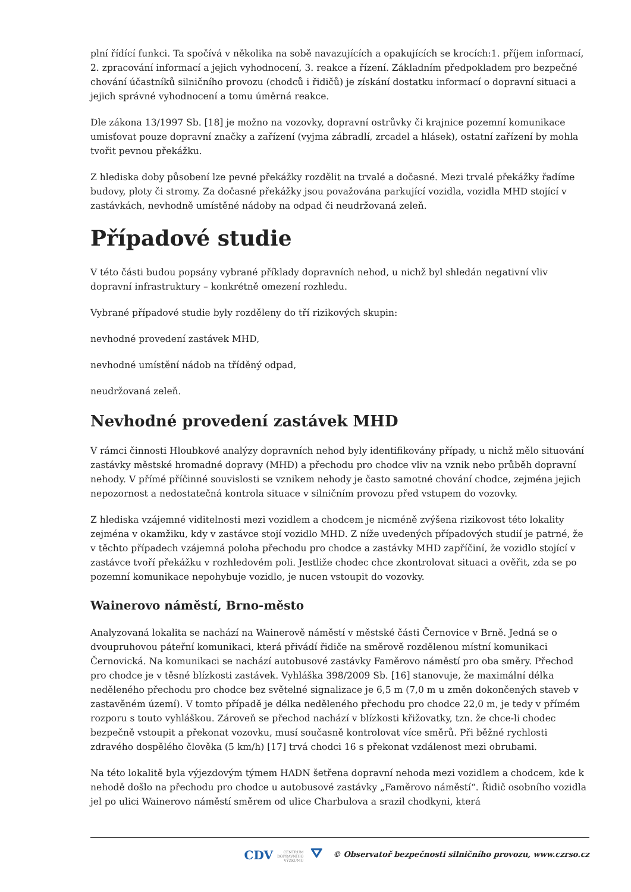plní řídící funkci. Ta spočívá v několika na sobě navazujících a opakujících se krocích:1. příjem informací, 2. zpracování informací a jejich vyhodnocení, 3. reakce a řízení. Základním předpokladem pro bezpečné chování účastníků silničního provozu (chodců i řidičů) je získání dostatku informací o dopravní situaci a jejich správné vyhodnocení a tomu úměrná reakce.
Dle zákona 13/1997 Sb. [18] je možno na vozovky, dopravní ostrůvky či krajnice pozemní komunikace umisťovat pouze dopravní značky a zařízení (vyjma zábradlí, zrcadel a hlásek), ostatní zařízení by mohla tvořit pevnou překážku.
Z hlediska doby působení lze pevné překážky rozdělit na trvalé a dočasné. Mezi trvalé překážky řadíme budovy, ploty či stromy. Za dočasné překážky jsou považována parkující vozidla, vozidla MHD stojící v zastávkách, nevhodně umístěné nádoby na odpad či neudržovaná zeleň.
Případové studie
V této části budou popsány vybrané příklady dopravních nehod, u nichž byl shledán negativní vliv dopravní infrastruktury – konkrétně omezení rozhledu.
Vybrané případové studie byly rozděleny do tří rizikových skupin:
nevhodné provedení zastávek MHD,
nevhodné umístění nádob na tříděný odpad,
neudržovaná zeleň.
Nevhodné provedení zastávek MHD
V rámci činnosti Hloubkové analýzy dopravních nehod byly identifikovány případy, u nichž mělo situování zastávky městské hromadné dopravy (MHD) a přechodu pro chodce vliv na vznik nebo průběh dopravní nehody. V přímé příčinné souvislosti se vznikem nehody je často samotné chování chodce, zejména jejich nepozornost a nedostatečná kontrola situace v silničním provozu před vstupem do vozovky.
Z hlediska vzájemné viditelnosti mezi vozidlem a chodcem je nicméně zvýšena rizikovost této lokality zejména v okamžiku, kdy v zastávce stojí vozidlo MHD. Z níže uvedených případových studií je patrné, že v těchto případech vzájemná poloha přechodu pro chodce a zastávky MHD zapříčiní, že vozidlo stojící v zastávce tvoří překážku v rozhledovém poli. Jestliže chodec chce zkontrolovat situaci a ověřit, zda se po pozemní komunikace nepohybuje vozidlo, je nucen vstoupit do vozovky.
Wainerovo náměstí, Brno-město
Analyzovaná lokalita se nachází na Wainerově náměstí v městské části Černovice v Brně. Jedná se o dvoupruhovou páteřní komunikaci, která přivádí řidiče na směrově rozdělenou místní komunikaci Černovická. Na komunikaci se nachází autobusové zastávky Faměrovo náměstí pro oba směry. Přechod pro chodce je v těsné blízkosti zastávek. Vyhláška 398/2009 Sb. [16] stanovuje, že maximální délka neděleného přechodu pro chodce bez světelné signalizace je 6,5 m (7,0 m u změn dokončených staveb v zastavěném území). V tomto případě je délka neděleného přechodu pro chodce 22,0 m, je tedy v přímém rozporu s touto vyhláškou. Zároveň se přechod nachází v blízkosti křižovatky, tzn. že chce-li chodec bezpečně vstoupit a překonat vozovku, musí současně kontrolovat více směrů. Při běžné rychlosti zdravého dospělého člověka (5 km/h) [17] trvá chodci 16 s překonat vzdálenost mezi obrubami.
Na této lokalitě byla výjezdovým týmem HADN šetřena dopravní nehoda mezi vozidlem a chodcem, kde k nehodě došlo na přechodu pro chodce u autobusové zastávky „Faměrovo náměstí“. Řidič osobního vozidla jel po ulici Wainerovo náměstí směrem od ulice Charbulova a srazil chodkyni, která
CDV CENTRUM
DOPRAVNÍHO
VÝZKUMU ⛛ © Observatoř bezpečnosti silničního provozu, www.czrso.cz